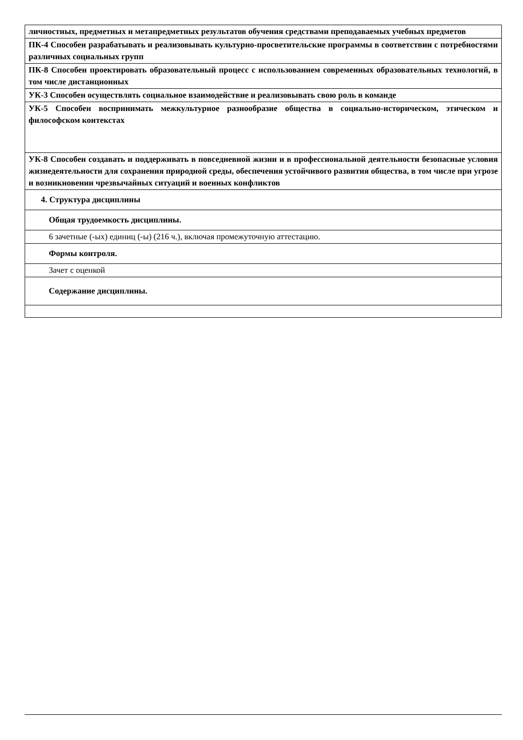| личностных, предметных и метапредметных результатов обучения средствами преподаваемых учебных предметов |
| ПК-4 Способен разрабатывать и реализовывать культурно-просветительские программы в соответствии с потребностями различных социальных групп |
| ПК-8 Способен проектировать образовательный процесс с использованием современных образовательных технологий, в том числе дистанционных |
| УК-3 Способен осуществлять социальное взаимодействие и реализовывать свою роль в команде |
| УК-5 Способен воспринимать межкультурное разнообразие общества в социально-историческом, этическом и философском контекстах |
| УК-8 Способен создавать и поддерживать в повседневной жизни и в профессиональной деятельности безопасные условия жизнедеятельности для сохранения природной среды, обеспечения устойчивого развития общества, в том числе при угрозе и возникновении чрезвычайных ситуаций и военных конфликтов |
| 4. Структура дисциплины |
| Общая трудоемкость дисциплины. |
| 6 зачетные (-ых) единиц (-ы) (216 ч.), включая промежуточную аттестацию. |
| Формы контроля. |
| Зачет с оценкой |
| Содержание дисциплины. |